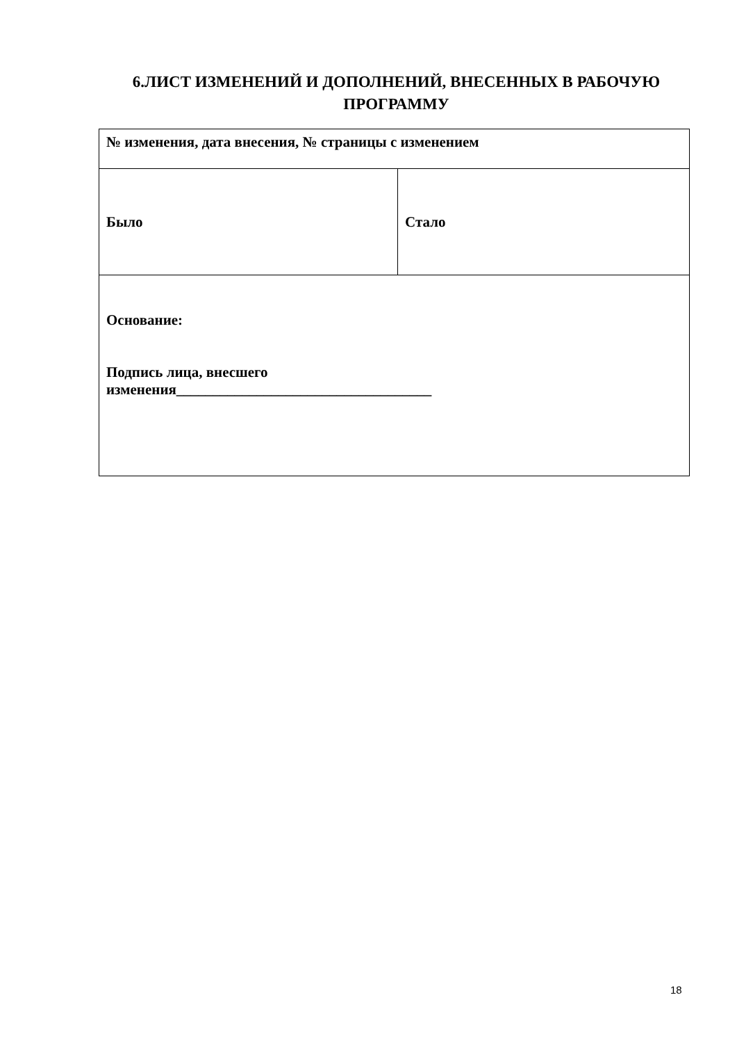6.ЛИСТ ИЗМЕНЕНИЙ И ДОПОЛНЕНИЙ, ВНЕСЕННЫХ В РАБОЧУЮ ПРОГРАММУ
| № изменения, дата внесения, № страницы с изменением | |
| Было | Стало |
| Основание: Подпись лица, внесшего изменения___________________________________ | |
18